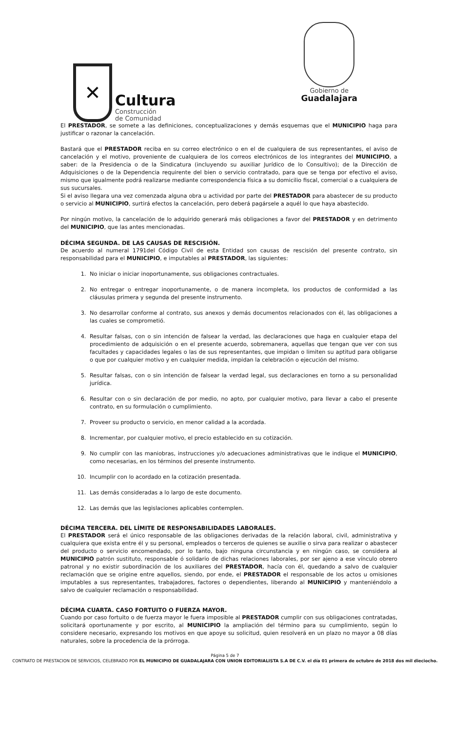✕
Cultura
Construcción
de Comunidad
Gobierno de
Guadalajara
El PRESTADOR, se somete a las definiciones, conceptualizaciones y demás esquemas que el MUNICIPIO haga para justificar o razonar la cancelación.
Bastará que el PRESTADOR reciba en su correo electrónico o en el de cualquiera de sus representantes, el aviso de cancelación y el motivo, proveniente de cualquiera de los correos electrónicos de los integrantes del MUNICIPIO, a saber: de la Presidencia o de la Sindicatura (incluyendo su auxiliar Jurídico de lo Consultivo); de la Dirección de Adquisiciones o de la Dependencia requirente del bien o servicio contratado, para que se tenga por efectivo el aviso, mismo que igualmente podrá realizarse mediante correspondencia física a su domicilio fiscal, comercial o a cualquiera de sus sucursales.
Si el aviso llegara una vez comenzada alguna obra u actividad por parte del PRESTADOR para abastecer de su producto o servicio al MUNICIPIO, surtirá efectos la cancelación, pero deberá pagársele a aquél lo que haya abastecido.
Por ningún motivo, la cancelación de lo adquirido generará más obligaciones a favor del PRESTADOR y en detrimento del MUNICIPIO, que las antes mencionadas.
DÉCIMA SEGUNDA. DE LAS CAUSAS DE RESCISIÓN.
De acuerdo al numeral 1791del Código Civil de esta Entidad son causas de rescisión del presente contrato, sin responsabilidad para el MUNICIPIO, e imputables al PRESTADOR, las siguientes:
1. No iniciar o iniciar inoportunamente, sus obligaciones contractuales.
2. No entregar o entregar inoportunamente, o de manera incompleta, los productos de conformidad a las cláusulas primera y segunda del presente instrumento.
3. No desarrollar conforme al contrato, sus anexos y demás documentos relacionados con él, las obligaciones a las cuales se comprometió.
4. Resultar falsas, con o sin intención de falsear la verdad, las declaraciones que haga en cualquier etapa del procedimiento de adquisición o en el presente acuerdo, sobremanera, aquellas que tengan que ver con sus facultades y capacidades legales o las de sus representantes, que impidan o limiten su aptitud para obligarse o que por cualquier motivo y en cualquier medida, impidan la celebración o ejecución del mismo.
5. Resultar falsas, con o sin intención de falsear la verdad legal, sus declaraciones en torno a su personalidad jurídica.
6. Resultar con o sin declaración de por medio, no apto, por cualquier motivo, para llevar a cabo el presente contrato, en su formulación o cumplimiento.
7. Proveer su producto o servicio, en menor calidad a la acordada.
8. Incrementar, por cualquier motivo, el precio establecido en su cotización.
9. No cumplir con las maniobras, instrucciones y/o adecuaciones administrativas que le indique el MUNICIPIO, como necesarias, en los términos del presente instrumento.
10. Incumplir con lo acordado en la cotización presentada.
11. Las demás consideradas a lo largo de este documento.
12. Las demás que las legislaciones aplicables contemplen.
DÉCIMA TERCERA. DEL LÍMITE DE RESPONSABILIDADES LABORALES.
El PRESTADOR será el único responsable de las obligaciones derivadas de la relación laboral, civil, administrativa y cualquiera que exista entre él y su personal, empleados o terceros de quienes se auxilie o sirva para realizar o abastecer del producto o servicio encomendado, por lo tanto, bajo ninguna circunstancia y en ningún caso, se considera al MUNICIPIO patrón sustituto, responsable ó solidario de dichas relaciones laborales, por ser ajeno a ese vínculo obrero patronal y no existir subordinación de los auxiliares del PRESTADOR, hacía con él, quedando a salvo de cualquier reclamación que se origine entre aquellos, siendo, por ende, el PRESTADOR el responsable de los actos u omisiones imputables a sus representantes, trabajadores, factores o dependientes, liberando al MUNICIPIO y manteniéndolo a salvo de cualquier reclamación o responsabilidad.
DÉCIMA CUARTA. CASO FORTUITO O FUERZA MAYOR.
Cuando por caso fortuito o de fuerza mayor le fuera imposible al PRESTADOR cumplir con sus obligaciones contratadas, solicitará oportunamente y por escrito, al MUNICIPIO la ampliación del término para su cumplimiento, según lo considere necesario, expresando los motivos en que apoye su solicitud, quien resolverá en un plazo no mayor a 08 días naturales, sobre la procedencia de la prórroga.
Página 5 de 7
CONTRATO DE PRESTACION DE SERVICIOS, CELEBRADO POR EL MUNICIPIO DE GUADALAJARA CON UNION EDITORIALISTA S.A DE C.V. el día 01 primera de octubre de 2018 dos mil dieciocho.